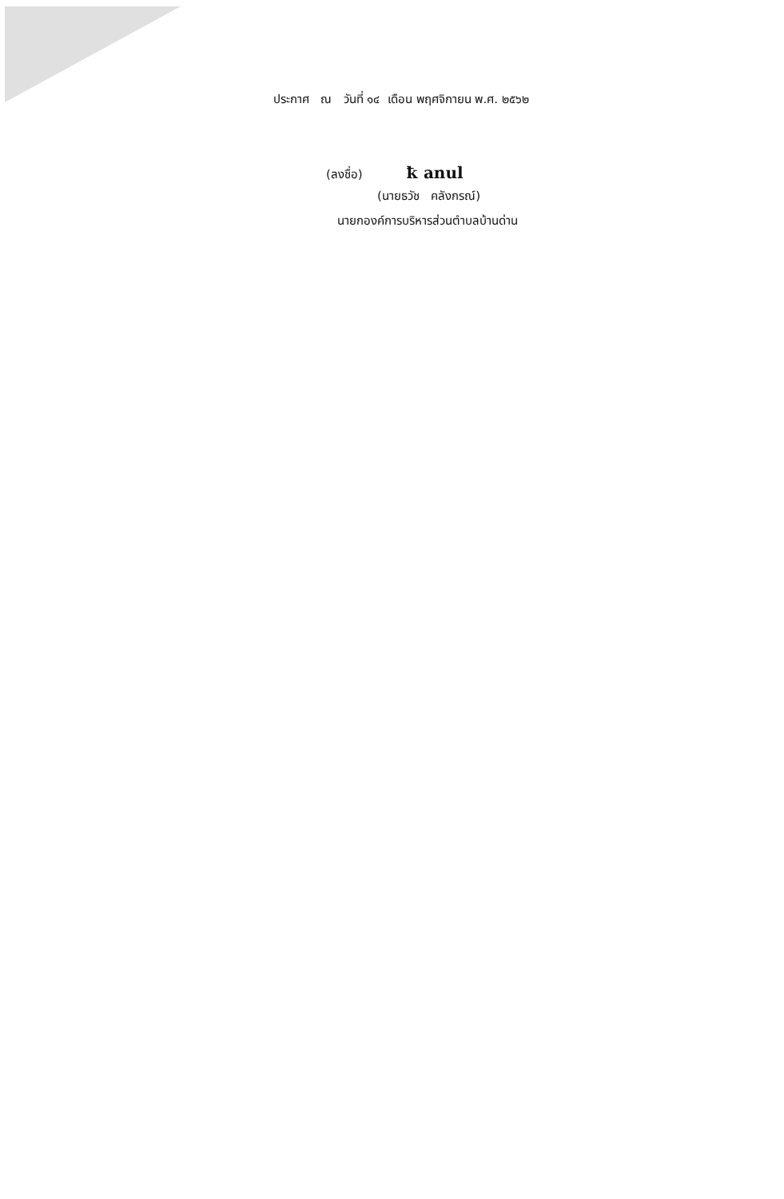ประกาศ ณ วันที่ ๑๔ เดือน พฤศจิกายน พ.ศ. ๒๕๖๒
(ลงชื่อ) ꝁ anul
(นายธวัช คลังกรณ์)
นายกองค์การบริหารส่วนตำบลบ้านด่าน